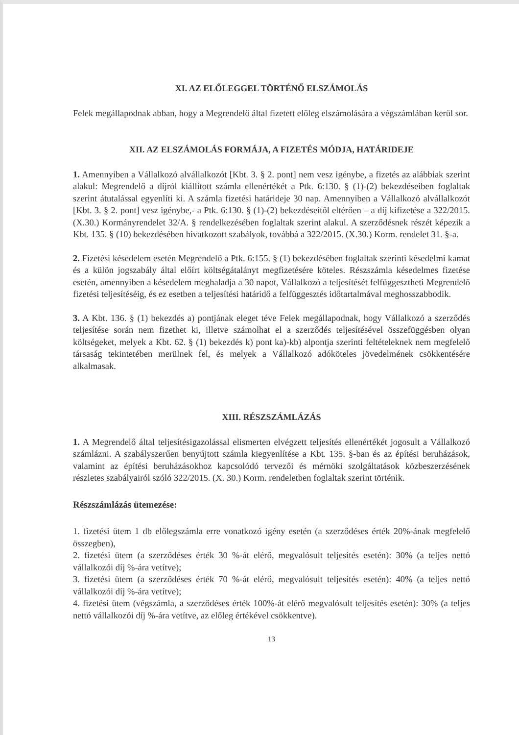XI. AZ ELŐLEGGEL TÖRTÉNŐ ELSZÁMOLÁS
Felek megállapodnak abban, hogy a Megrendelő által fizetett előleg elszámolására a végszámlában kerül sor.
XII. AZ ELSZÁMOLÁS FORMÁJA, A FIZETÉS MÓDJA, HATÁRIDEJE
1. Amennyiben a Vállalkozó alvállalkozót [Kbt. 3. § 2. pont] nem vesz igénybe, a fizetés az alábbiak szerint alakul: Megrendelő a díjról kiállított számla ellenértékét a Ptk. 6:130. § (1)-(2) bekezdéseiben foglaltak szerint átutalással egyenlíti ki. A számla fizetési határideje 30 nap. Amennyiben a Vállalkozó alvállalkozót [Kbt. 3. § 2. pont] vesz igénybe,- a Ptk. 6:130. § (1)-(2) bekezdéseitől eltérően – a díj kifizetése a 322/2015. (X.30.) Kormányrendelet 32/A. § rendelkezésében foglaltak szerint alakul. A szerződésnek részét képezik a Kbt. 135. § (10) bekezdésében hivatkozott szabályok, továbbá a 322/2015. (X.30.) Korm. rendelet 31. §-a.
2. Fizetési késedelem esetén Megrendelő a Ptk. 6:155. § (1) bekezdésében foglaltak szerinti késedelmi kamat és a külön jogszabály által előírt költségátalányt megfizetésére köteles. Részszámla késedelmes fizetése esetén, amennyiben a késedelem meghaladja a 30 napot, Vállalkozó a teljesítését felfüggesztheti Megrendelő fizetési teljesítéséig, és ez esetben a teljesítési határidő a felfüggesztés időtartalmával meghosszabbodik.
3. A Kbt. 136. § (1) bekezdés a) pontjának eleget téve Felek megállapodnak, hogy Vállalkozó a szerződés teljesítése során nem fizethet ki, illetve számolhat el a szerződés teljesítésével összefüggésben olyan költségeket, melyek a Kbt. 62. § (1) bekezdés k) pont ka)-kb) alpontja szerinti feltételeknek nem megfelelő társaság tekintetében merülnek fel, és melyek a Vállalkozó adóköteles jövedelmének csökkentésére alkalmasak.
XIII. RÉSZSZÁMLÁZÁS
1. A Megrendelő által teljesítésigazolással elismerten elvégzett teljesítés ellenértékét jogosult a Vállalkozó számlázni. A szabályszerűen benyújtott számla kiegyenlítése a Kbt. 135. §-ban és az építési beruházások, valamint az építési beruházásokhoz kapcsolódó tervezői és mérnöki szolgáltatások közbeszerzésének részletes szabályairól szóló 322/2015. (X. 30.) Korm. rendeletben foglaltak szerint történik.
Részszámlázás ütemezése:
1. fizetési ütem 1 db előlegszámla erre vonatkozó igény esetén (a szerződéses érték 20%-ának megfelelő összegben),
2. fizetési ütem (a szerződéses érték 30 %-át elérő, megvalósult teljesítés esetén): 30% (a teljes nettó vállalkozói díj %-ára vetítve);
3. fizetési ütem (a szerződéses érték 70 %-át elérő, megvalósult teljesítés esetén): 40% (a teljes nettó vállalkozói díj %-ára vetítve);
4. fizetési ütem (végszámla, a szerződéses érték 100%-át elérő megvalósult teljesítés esetén): 30% (a teljes nettó vállalkozói díj %-ára vetítve, az előleg értékével csökkentve).
13